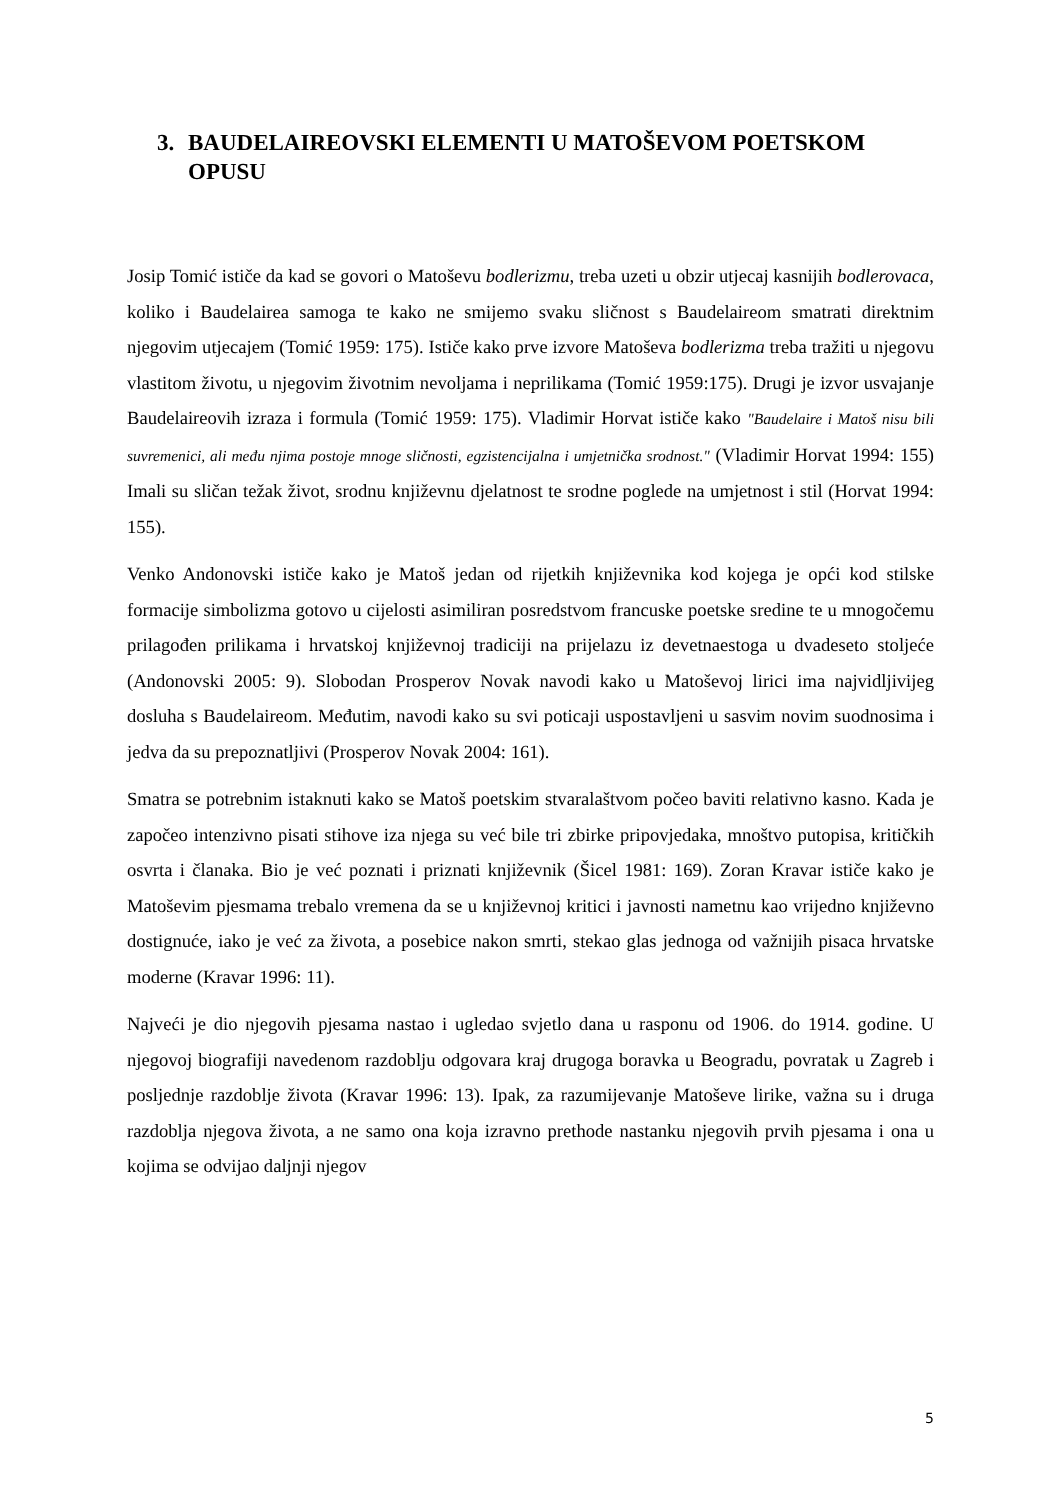3. BAUDELAIREOVSKI ELEMENTI U MATOŠEVOM POETSKOM OPUSU
Josip Tomić ističe da kad se govori o Matoševu bodlerizmu, treba uzeti u obzir utjecaj kasnijih bodlerovaca, koliko i Baudelairea samoga te kako ne smijemo svaku sličnost s Baudelaireom smatrati direktnim njegovim utjecajem (Tomić 1959: 175). Ističe kako prve izvore Matoševa bodlerizma treba tražiti u njegovu vlastitom životu, u njegovim životnim nevoljama i neprilikama (Tomić 1959:175). Drugi je izvor usvajanje Baudelaireovih izraza i formula (Tomić 1959: 175). Vladimir Horvat ističe kako "Baudelaire i Matoš nisu bili suvremenici, ali među njima postoje mnoge sličnosti, egzistencijalna i umjetnička srodnost." (Vladimir Horvat 1994: 155) Imali su sličan težak život, srodnu književnu djelatnost te srodne poglede na umjetnost i stil (Horvat 1994: 155).
Venko Andonovski ističe kako je Matoš jedan od rijetkih književnika kod kojega je opći kod stilske formacije simbolizma gotovo u cijelosti asimiliran posredstvom francuske poetske sredine te u mnogočemu prilagođen prilikama i hrvatskoj književnoj tradiciji na prijelazu iz devetnaestoga u dvadeseto stoljeće (Andonovski 2005: 9). Slobodan Prosperov Novak navodi kako u Matoševoj lirici ima najvidljivijeg dosluha s Baudelaireom. Međutim, navodi kako su svi poticaji uspostavljeni u sasvim novim suodnosima i jedva da su prepoznatljivi (Prosperov Novak 2004: 161).
Smatra se potrebnim istaknuti kako se Matoš poetskim stvaralaštvom počeo baviti relativno kasno. Kada je započeo intenzivno pisati stihove iza njega su već bile tri zbirke pripovjedaka, mnoštvo putopisa, kritičkih osvrta i članaka. Bio je već poznati i priznati književnik (Šicel 1981: 169). Zoran Kravar ističe kako je Matoševim pjesmama trebalo vremena da se u književnoj kritici i javnosti nametnu kao vrijedno književno dostignuće, iako je već za života, a posebice nakon smrti, stekao glas jednoga od važnijih pisaca hrvatske moderne (Kravar 1996: 11).
Najveći je dio njegovih pjesama nastao i ugledao svjetlo dana u rasponu od 1906. do 1914. godine. U njegovoj biografiji navedenom razdoblju odgovara kraj drugoga boravka u Beogradu, povratak u Zagreb i posljednje razdoblje života (Kravar 1996: 13). Ipak, za razumijevanje Matoševe lirike, važna su i druga razdoblja njegova života, a ne samo ona koja izravno prethode nastanku njegovih prvih pjesama i ona u kojima se odvijao daljnji njegov
5